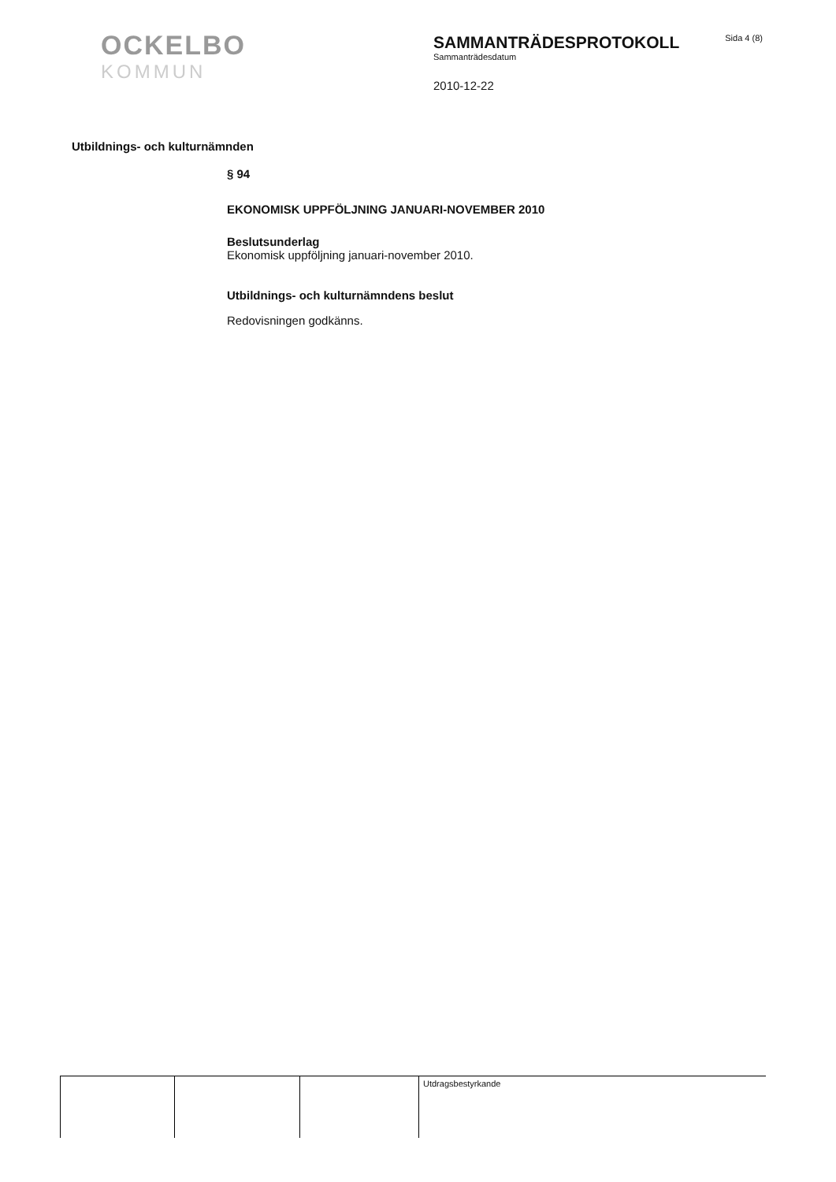OCKELBO
KOMMUN
SAMMANTRÄDESPROTOKOLL
Sammanträdesdatum
2010-12-22
Sida 4 (8)
Utbildnings- och kulturnämnden
§ 94
EKONOMISK UPPFÖLJNING JANUARI-NOVEMBER 2010
Beslutsunderlag
Ekonomisk uppföljning januari-november 2010.
Utbildnings- och kulturnämndens beslut
Redovisningen godkänns.
| | | | Utdragsbestyrkande |